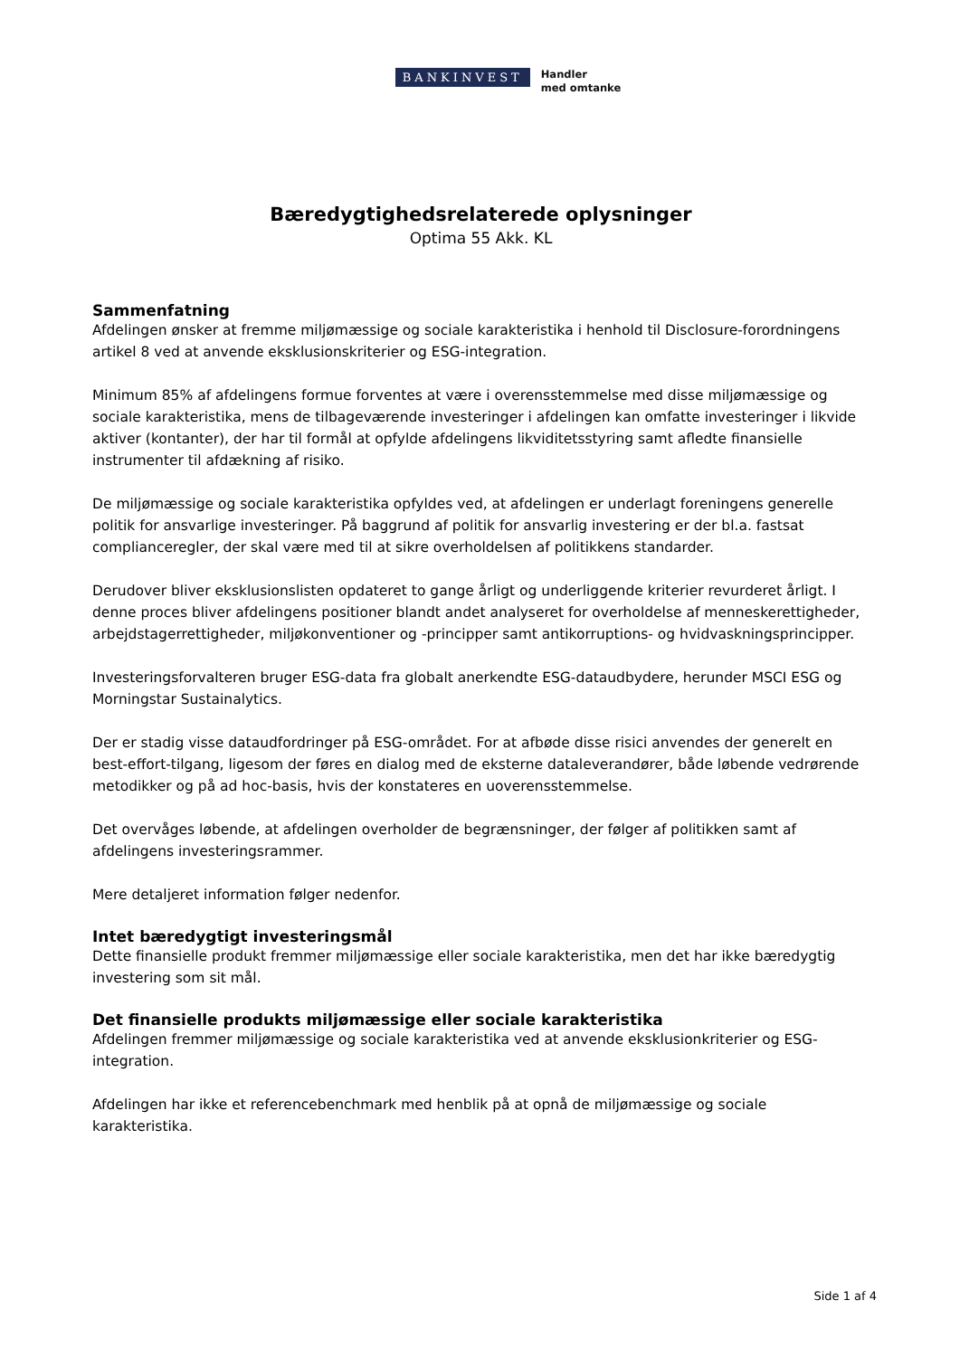BANKINVEST
Handler
med omtanke
Bæredygtighedsrelaterede oplysninger
Optima 55 Akk. KL
Sammenfatning
Afdelingen ønsker at fremme miljømæssige og sociale karakteristika i henhold til Disclosure-forordningens artikel 8 ved at anvende eksklusionskriterier og ESG-integration.
Minimum 85% af afdelingens formue forventes at være i overensstemmelse med disse miljømæssige og sociale karakteristika, mens de tilbageværende investeringer i afdelingen kan omfatte investeringer i likvide aktiver (kontanter), der har til formål at opfylde afdelingens likviditetsstyring samt afledte finansielle instrumenter til afdækning af risiko.
De miljømæssige og sociale karakteristika opfyldes ved, at afdelingen er underlagt foreningens generelle politik for ansvarlige investeringer. På baggrund af politik for ansvarlig investering er der bl.a. fastsat complianceregler, der skal være med til at sikre overholdelsen af politikkens standarder.
Derudover bliver eksklusionslisten opdateret to gange årligt og underliggende kriterier revurderet årligt. I denne proces bliver afdelingens positioner blandt andet analyseret for overholdelse af menneskerettigheder, arbejdstagerrettigheder, miljøkonventioner og -principper samt antikorruptions- og hvidvaskningsprincipper.
Investeringsforvalteren bruger ESG-data fra globalt anerkendte ESG-dataudbydere, herunder MSCI ESG og Morningstar Sustainalytics.
Der er stadig visse dataudfordringer på ESG-området. For at afbøde disse risici anvendes der generelt en best-effort-tilgang, ligesom der føres en dialog med de eksterne dataleverandører, både løbende vedrørende metodikker og på ad hoc-basis, hvis der konstateres en uoverensstemmelse.
Det overvåges løbende, at afdelingen overholder de begrænsninger, der følger af politikken samt af afdelingens investeringsrammer.
Mere detaljeret information følger nedenfor.
Intet bæredygtigt investeringsmål
Dette finansielle produkt fremmer miljømæssige eller sociale karakteristika, men det har ikke bæredygtig investering som sit mål.
Det finansielle produkts miljømæssige eller sociale karakteristika
Afdelingen fremmer miljømæssige og sociale karakteristika ved at anvende eksklusionkriterier og ESG-integration.
Afdelingen har ikke et referencebenchmark med henblik på at opnå de miljømæssige og sociale karakteristika.
Side 1 af 4